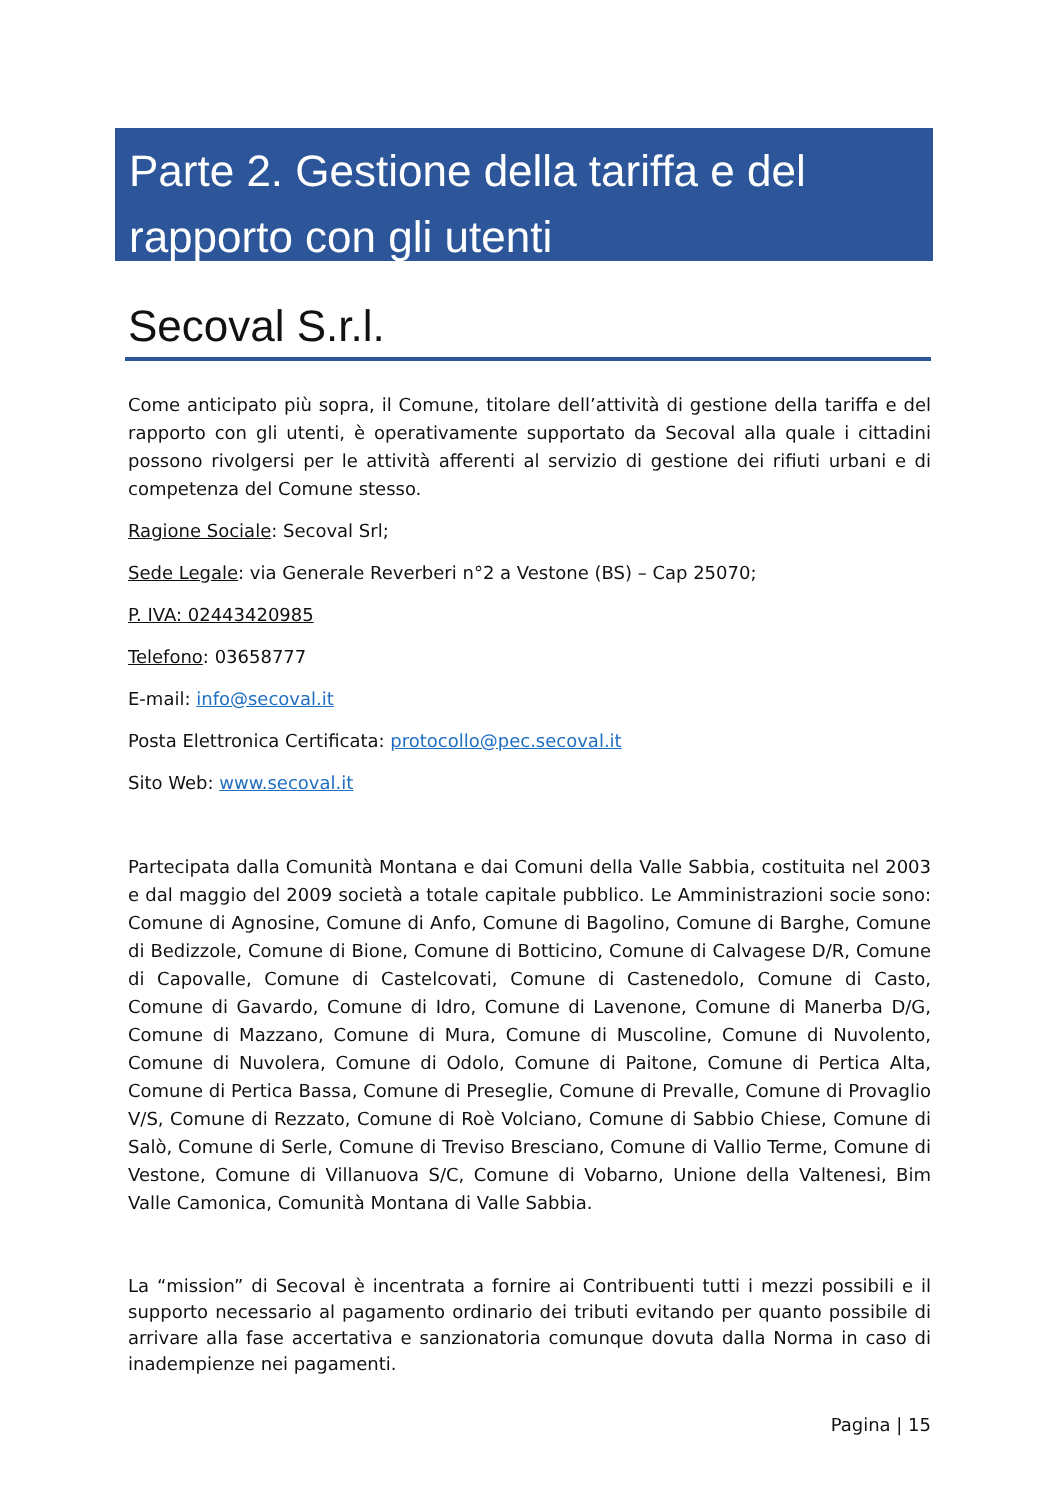Parte 2. Gestione della tariffa e del rapporto con gli utenti
Secoval S.r.l.
Come anticipato più sopra, il Comune, titolare dell’attività di gestione della tariffa e del rapporto con gli utenti, è operativamente supportato da Secoval alla quale i cittadini possono rivolgersi per le attività afferenti al servizio di gestione dei rifiuti urbani e di competenza del Comune stesso.
Ragione Sociale: Secoval Srl;
Sede Legale: via Generale Reverberi n°2 a Vestone (BS) – Cap 25070;
P. IVA: 02443420985
Telefono: 03658777
E-mail: info@secoval.it
Posta Elettronica Certificata: protocollo@pec.secoval.it
Sito Web: www.secoval.it
Partecipata dalla Comunità Montana e dai Comuni della Valle Sabbia, costituita nel 2003 e dal maggio del 2009 società a totale capitale pubblico. Le Amministrazioni socie sono: Comune di Agnosine, Comune di Anfo, Comune di Bagolino, Comune di Barghe, Comune di Bedizzole, Comune di Bione, Comune di Botticino, Comune di Calvagese D/R, Comune di Capovalle, Comune di Castelcovati, Comune di Castenedolo, Comune di Casto, Comune di Gavardo, Comune di Idro, Comune di Lavenone, Comune di Manerba D/G, Comune di Mazzano, Comune di Mura, Comune di Muscoline, Comune di Nuvolento, Comune di Nuvolera, Comune di Odolo, Comune di Paitone, Comune di Pertica Alta, Comune di Pertica Bassa, Comune di Preseglie, Comune di Prevalle, Comune di Provaglio V/S, Comune di Rezzato, Comune di Roè Volciano, Comune di Sabbio Chiese, Comune di Salò, Comune di Serle, Comune di Treviso Bresciano, Comune di Vallio Terme, Comune di Vestone, Comune di Villanuova S/C, Comune di Vobarno, Unione della Valtenesi, Bim Valle Camonica, Comunità Montana di Valle Sabbia.
La “mission” di Secoval è incentrata a fornire ai Contribuenti tutti i mezzi possibili e il supporto necessario al pagamento ordinario dei tributi evitando per quanto possibile di arrivare alla fase accertativa e sanzionatoria comunque dovuta dalla Norma in caso di inadempienze nei pagamenti.
Pagina | 15